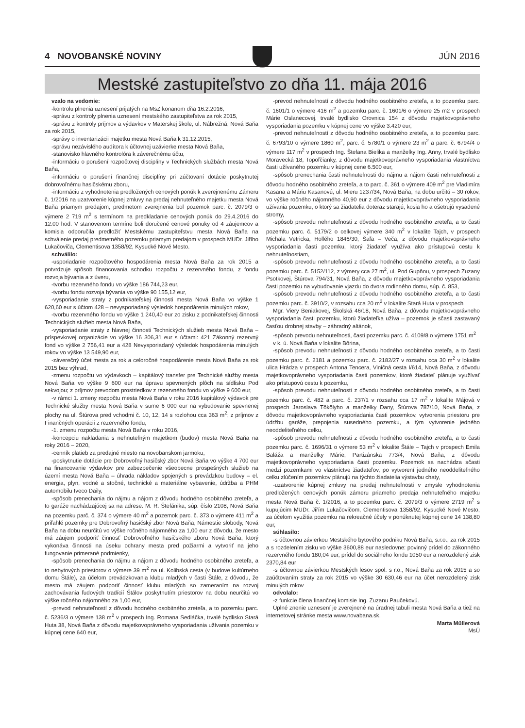4 NOVOBANSKÉ NOVINY
JÚN 2016
Mestské zastupiteľstvo zo dňa 11. mája 2016
vzalo na vedomie:
-kontrolu plnenia uznesení prijatých na MsZ konanom dňa 16.2.2016,
-správu z kontroly plnenia uznesení mestského zastupiteľstva za rok 2015,
-správu z kontroly príjmov a výdavkov v Materskej škole, ul. Nábrežná, Nová Baňa za rok 2015,
-správy o inventarizácii majetku mesta Nová Baňa k 31.12.2015,
-správu nezávislého audítora k účtovnej uzávierke mesta Nová Baňa,
-stanovisko hlavného kontrolóra k záverečnému účtu,
-informáciu o porušení rozpočtovej disciplíny v Technických službách mesta Nová Baňa,
-informáciu o porušení finančnej disciplíny pri zúčtovaní dotácie poskytnutej dobrovoľnému hasičskému zboru,
-informáciu z vyhodnotenia predložených cenových ponúk k zverejnenému Zámeru č. 1/2016 na uzatvorenie kúpnej zmluvy na predaj nehnuteľného majetku mesta Nová Baňa priamym predajom; predmetom zverejnenia bol pozemok parc. č. 2079/3 o výmere 2 719 m<sup>2</sup> s termínom na predkladanie cenových ponúk do 29.4.2016 do 12.00 hod. V stanovenom termíne boli doručené cenové ponuky od 4 záujemcov a komisia odporučila predložiť Mestskému zastupiteľstvu mesta Nová Baňa na schválenie predaj predmetného pozemku priamym predajom v prospech MUDr. Jiřího Lukačoviča, Clementisova 1358/92, Kysucké Nové Mesto.
schválilo:
-usporiadanie rozpočtového hospodárenia mesta Nová Baňa za rok 2015 a potvrdzuje spôsob financovania schodku rozpočtu z rezervného fondu, z fondu rozvoja bývania a z úveru,
-tvorbu rezervného fondu vo výške 186 744,23 eur,
-tvorbu fondu rozvoja bývania vo výške 90 155,12 eur,
-vysporiadanie straty z podnikateľskej činnosti mesta Nová Baňa vo výške 1 620,60 eur s účtom 428 – nevysporiadaný výsledok hospodárenia minulých rokov,
-tvorbu rezervného fondu vo výške 1 240,40 eur zo zisku z podnikateľskej činnosti Technických služieb mesta Nová Baňa,
-vysporiadanie straty z hlavnej činnosti Technických služieb mesta Nová Baňa – príspevkovej organizácie vo výške 16 306,31 eur s účtami: 421 Zákonný rezervný fond vo výške 2 756,41 eur a 428 Nevysporiadaný výsledok hospodárenia minulých rokov vo výške 13 549,90 eur,
-záverečný účet mesta za rok a celoročné hospodárenie mesta Nová Baňa za rok 2015 bez výhrad,
-zmenu rozpočtu vo výdavkoch – kapitálový transfer pre Technické služby mesta Nová Baňa vo výške 9 600 eur na úpravu spevnených plôch na sídlisku Pod sekvojou; z príjmov prevodom prostriedkov z rezervného fondu vo výške 9 600 eur,
-v rámci 1. zmeny rozpočtu mesta Nová Baňa v roku 2016 kapitálový výdavok pre Technické služby mesta Nová Baňa v sume 6 000 eur na vybudovanie spevnenej plochy na ul. Štúrova pred vchodmi č. 10, 12, 14 s rozlohou cca 363 m<sup>2</sup>; z príjmov z Finančných operácií z rezervného fondu,
-1. zmenu rozpočtu mesta Nová Baňa v roku 2016,
-koncepciu nakladania s nehnuteľným majetkom (budov) mesta Nová Baňa na roky 2016 – 2020,
-cenník platieb za predajné miesto na novobanskom jarmoku,
-poskytnutie dotácie pre Dobrovoľný hasičský zbor Nová Baňa vo výške 4 700 eur na financovanie výdavkov pre zabezpečenie všeobecne prospešných služieb na území mesta Nová Baňa – úhrada nákladov spojených s prevádzkou budovy – el. energia, plyn, vodné a stočné, technické a materiálne vybavenie, údržba a PHM automobilu Iveco Daily,
-spôsob prenechania do nájmu a nájom z dôvodu hodného osobitného zreteľa, a to garáže nachádzajúcej sa na adrese: M. R. Štefánika, súp. číslo 2108, Nová Baňa na pozemku parč. č. 374 o výmere 40 m<sup>2</sup> a pozemok parc. č. 373 o výmere 411 m<sup>2</sup> a priľahlé pozemky pre Dobrovoľný hasičský zbor Nová Baňa, Námestie slobody, Nová Baňa na dobu neurčitú vo výške ročného nájomného za 1,00 eur z dôvodu, že mesto má záujem podporiť činnosť Dobrovoľného hasičského zboru Nová Baňa, ktorý vykonáva činnosti na úseku ochrany mesta pred požiarmi a vytvoriť na jeho fungovanie primerané podmienky,
-spôsob prenechania do nájmu a nájom z dôvodu hodného osobitného zreteľa, a to nebytových priestorov o výmere 39 m<sup>2</sup> na ul. Kolibská cesta (v budove kultúrneho domu Štále), za účelom prevádzkovania klubu mladých v časti Štále, z dôvodu, že mesto má záujem podporiť činnosť klubu mladých so zameraním na rozvoj zachovávania ľudových tradícií Štálov poskytnutím priestorov na dobu neurčitú vo výške ročného nájomného za 1,00 eur,
-prevod nehnuteľností z dôvodu hodného osobitného zreteľa, a to pozemku parc. č. 5236/3 o výmere 138 m<sup>2</sup> v prospech Ing. Romana Sedláčka, trvalé bydlisko Stará Huta 38, Nová Baňa z dôvodu majetkovoprávneho vysporiadania užívania pozemku v kúpnej cene 640 eur,
-prevod nehnuteľností z dôvodu hodného osobitného zreteľa, a to pozemku parc. č. 1601/1 o výmere 416 m<sup>2</sup> a pozemku parc. č. 1601/6 o výmere 25 m2 v prospech Márie Oslanecovej, trvalé bydlisko Orovnica 154 z dôvodu majetkovoprávneho vysporiadania pozemku v kúpnej cene vo výške 3.420 eur,
-prevod nehnuteľností z dôvodu hodného osobitného zreteľa, a to pozemku parc. č. 6793/10 o výmere 1860 m<sup>2</sup>, parc. č. 5780/1 o výmere 23 m<sup>2</sup> a parc. č. 6794/4 o výmere 117 m<sup>2</sup> v prospech Ing. Štefana Bielika a manželky Ing. Anny, trvalé bydlisko Moravecká 18, Topoľčianky, z dôvodu majetkovoprávneho vysporiadania vlastníctva časti užívaného pozemku v kúpnej cene 6.500 eur,
-spôsob prenechania časti nehnuteľnosti do nájmu a nájom časti nehnuteľnosti z dôvodu hodného osobitného zreteľa, a to parc. č. 361 o výmere 409 m<sup>2</sup> pre Vladimíra Kasana a Máriu Kasanovú, ul. Mieru 1237/34, Nová Baňa, na dobu určitú – 30 rokov, vo výške ročného nájomného 40,90 eur z dôvodu majetkovoprávneho vysporiadania užívania pozemku, o ktorý sa žiadatelia doteraz starajú, kosia ho a ošetrujú vysadené stromy,
-spôsob prevodu nehnuteľnosti z dôvodu hodného osobitného zreteľa, a to časti pozemku parc. č. 5179/2 o celkovej výmere 340 m<sup>2</sup> v lokalite Tajch, v prospech Michala Vetricka, Hollého 1846/30, Šaľa – Veča, z dôvodu majetkovoprávneho vysporiadania časti pozemku, ktorý žiadateľ využíva ako prístupovú cestu k nehnuteľnostiam,
-spôsob prevodu nehnuteľnosti z dôvodu hodného osobitného zreteľa, a to časti pozemku parc. č. 5152/112, z výmery cca 27 m<sup>2</sup>, ul. Pod Gupňou, v prospech Zuzany Psotkovej, Štúrova 794/31, Nová Baňa, z dôvodu majetkovoprávneho vysporiadania časti pozemku na vybudovanie vjazdu do dvora rodinného domu, súp. č. 853,
-spôsob prevodu nehnuteľnosti z dôvodu hodného osobitného zreteľa, a to časti pozemku parc. č. 3910/2, v rozsahu cca 20 m<sup>2</sup> v lokalite Stará Huta v prospech
Mgr. Viery Beniakovej, Školská 46/18, Nová Baňa, z dôvodu majetkovoprávneho vysporiadania časti pozemku, ktorú žiadateľka užíva – pozemok je sčasti zastavaný časťou drobnej stavby – záhradný altánok,
-spôsob prevodu nehnuteľnosti, časti pozemku parc. č. 4109/8 o výmere 1751 m<sup>2</sup>
v k. ú. Nová Baňa v lokalite Bôrina,
-spôsob prevodu nehnuteľnosti z dôvodu hodného osobitného zreteľa, a to časti pozemku parc. č. 2181 a pozemku parc. č. 2182/27 v rozsahu cca 30 m<sup>2</sup> v lokalite ulica Hrádza v prospech Antona Tencera, Viničná cesta I/614, Nová Baňa, z dôvodu majetkovoprávneho vysporiadania časti pozemkov, ktoré žiadateľ plánuje využívať ako prístupovú cestu k pozemku,
-spôsob prevodu nehnuteľnosti z dôvodu hodného osobitného zreteľa, a to časti pozemku parc. č. 482 a parc. č. 237/1 v rozsahu cca 17 m<sup>2</sup> v lokalite Májová v prospech Jaroslava Tökölyho a manželky Dany, Štúrova 787/10, Nová Baňa, z dôvodu majetkovoprávneho vysporiadania časti pozemkov, vytvorenia priestoru pre údržbu garáže, prepojenia susedného pozemku, a tým vytvorenie jedného neoddeliteľného celku,
-spôsob prevodu nehnuteľnosti z dôvodu hodného osobitného zreteľa, a to časti pozemku parc. č. 1696/31 o výmere 53 m<sup>2</sup> v lokalite Štále – Tajch v prospech Emila Baláža a manželky Márie, Partizánska 773/4, Nová Baňa, z dôvodu majetkovoprávneho vysporiadania časti pozemku. Pozemok sa nachádza sčasti medzi pozemkami vo vlastníctve žiadateľov, po vytvorení jedného neoddeliteľného celku zlúčením pozemkov plánujú na týchto žiadatelia výstavbu chaty,
-uzatvorenie kúpnej zmluvy na predaj nehnuteľnosti v zmysle vyhodnotenia predložených cenových ponúk zámeru priameho predaja nehnuteľného majetku mesta Nová Baňa č. 1/2016, a to pozemku parc. č. 2079/3 o výmere 2719 m<sup>2</sup> s kupujúcim MUDr. Jiřím Lukačovičom, Clementisova 1358/92, Kysucké Nové Mesto, za účelom využitia pozemku na rekreačné účely v ponúknutej kúpnej cene 14 138,80 eur,
súhlasilo:
-s účtovnou závierkou Mestského bytového podniku Nová Baňa, s.r.o., za rok 2015 a s rozdelením zisku vo výške 3600,88 eur nasledovne: povinný prídel do zákonného rezervného fondu 180,04 eur, prídel do sociálneho fondu 1050 eur a nerozdelený zisk 2370,84 eur
-s účtovnou závierkou Mestských lesov spol. s r.o., Nová Baňa za rok 2015 a so zaúčtovaním straty za rok 2015 vo výške 30 630,46 eur na účet nerozdelený zisk minulých rokov
odvolalo:
-z funkcie člena finančnej komisie Ing. Zuzanu Paučekovú.
Úplné znenie uznesení je zverejnené na úradnej tabuli mesta Nová Baňa a tiež na internetovej stránke mesta www.novabana.sk.
Marta Müllerová
MsÚ